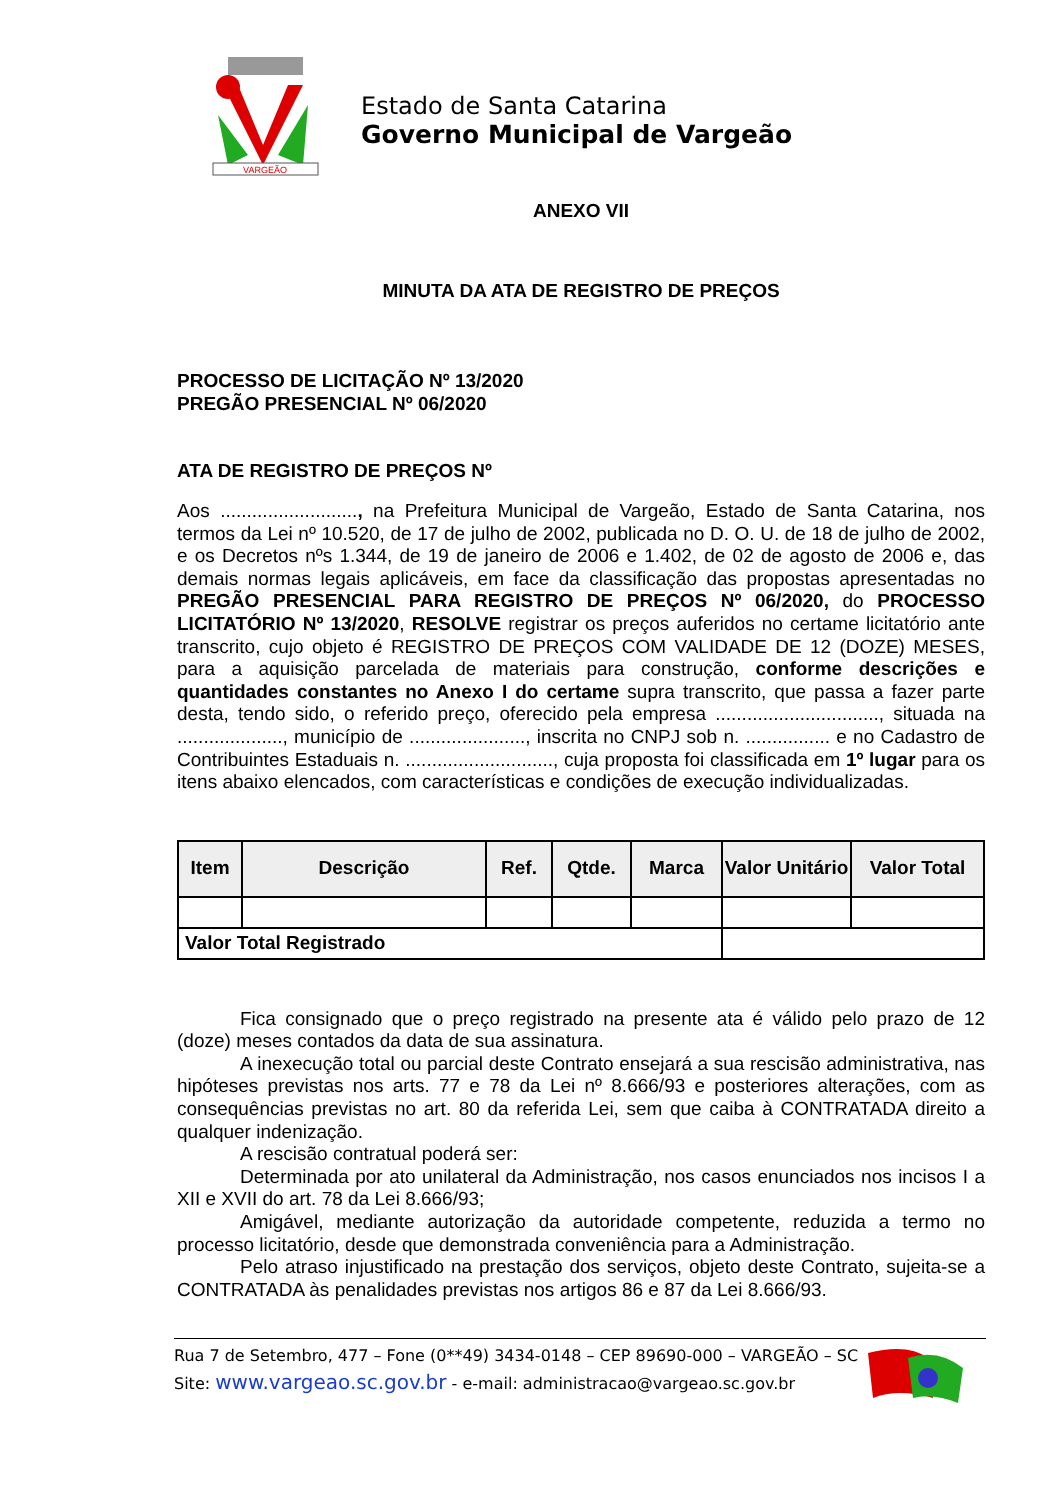VARGEÃO
Estado de Santa Catarina
Governo Municipal de Vargeão
ANEXO VII
MINUTA DA ATA DE REGISTRO DE PREÇOS
PROCESSO DE LICITAÇÃO Nº 13/2020
PREGÃO PRESENCIAL Nº 06/2020
ATA DE REGISTRO DE PREÇOS Nº
Aos .........................., na Prefeitura Municipal de Vargeão, Estado de Santa Catarina, nos termos da Lei nº 10.520, de 17 de julho de 2002, publicada no D. O. U. de 18 de julho de 2002, e os Decretos nºs 1.344, de 19 de janeiro de 2006 e 1.402, de 02 de agosto de 2006 e, das demais normas legais aplicáveis, em face da classificação das propostas apresentadas no PREGÃO PRESENCIAL PARA REGISTRO DE PREÇOS Nº 06/2020, do PROCESSO LICITATÓRIO Nº 13/2020, RESOLVE registrar os preços auferidos no certame licitatório ante transcrito, cujo objeto é REGISTRO DE PREÇOS COM VALIDADE DE 12 (DOZE) MESES, para a aquisição parcelada de materiais para construção, conforme descrições e quantidades constantes no Anexo I do certame supra transcrito, que passa a fazer parte desta, tendo sido, o referido preço, oferecido pela empresa ..............................., situada na ...................., município de ......................, inscrita no CNPJ sob n. ................ e no Cadastro de Contribuintes Estaduais n. ............................, cuja proposta foi classificada em 1º lugar para os itens abaixo elencados, com características e condições de execução individualizadas.
| Item | Descrição | Ref. | Qtde. | Marca | Valor Unitário | Valor Total |
| --- | --- | --- | --- | --- | --- | --- |
| Valor Total Registrado | | | | | | |
Fica consignado que o preço registrado na presente ata é válido pelo prazo de 12 (doze) meses contados da data de sua assinatura.
A inexecução total ou parcial deste Contrato ensejará a sua rescisão administrativa, nas hipóteses previstas nos arts. 77 e 78 da Lei nº 8.666/93 e posteriores alterações, com as consequências previstas no art. 80 da referida Lei, sem que caiba à CONTRATADA direito a qualquer indenização.
A rescisão contratual poderá ser:
Determinada por ato unilateral da Administração, nos casos enunciados nos incisos I a XII e XVII do art. 78 da Lei 8.666/93;
Amigável, mediante autorização da autoridade competente, reduzida a termo no processo licitatório, desde que demonstrada conveniência para a Administração.
Pelo atraso injustificado na prestação dos serviços, objeto deste Contrato, sujeita-se a CONTRATADA às penalidades previstas nos artigos 86 e 87 da Lei 8.666/93.
Rua 7 de Setembro, 477 – Fone (0**49) 3434-0148 – CEP 89690-000 – VARGEÃO – SC
Site: www.vargeao.sc.gov.br - e-mail: administracao@vargeao.sc.gov.br